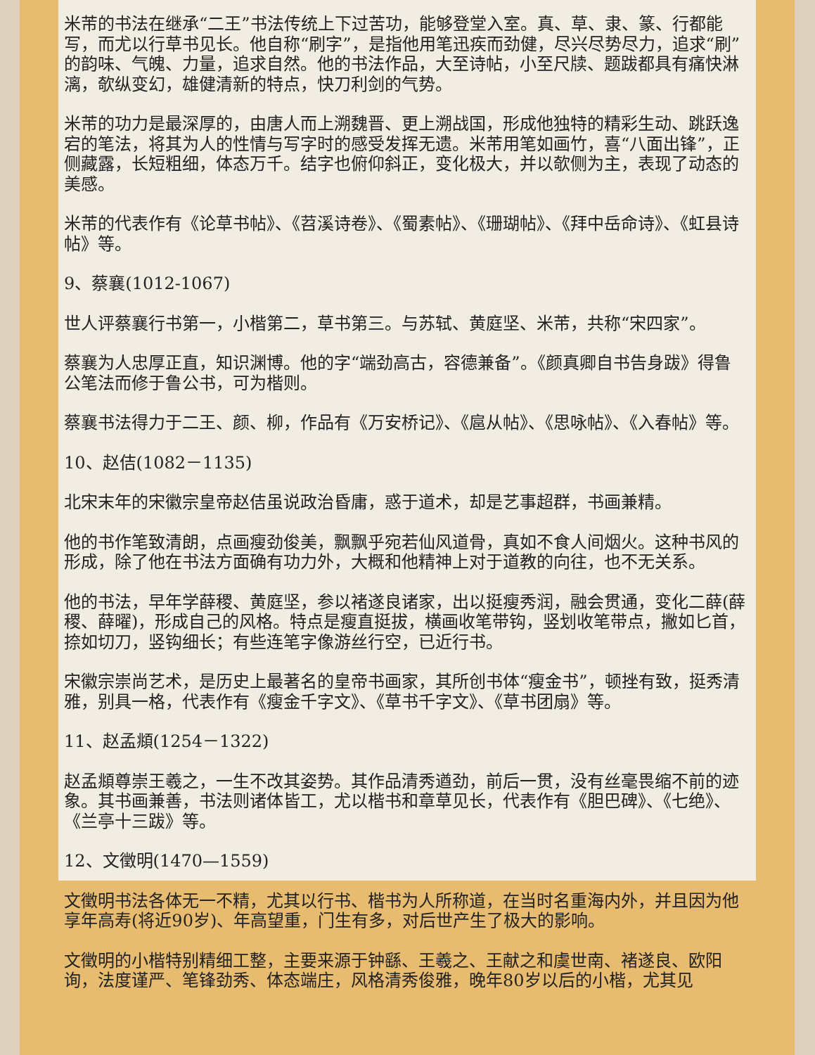米芾的书法在继承“二王”书法传统上下过苦功，能够登堂入室。真、草、隶、篆、行都能写，而尤以行草书见长。他自称“刷字”，是指他用笔迅疾而劲健，尽兴尽势尽力，追求“刷”的韵味、气魄、力量，追求自然。他的书法作品，大至诗帖，小至尺牍、题跋都具有痛快淋漓，欹纵变幻，雄健清新的特点，快刀利剑的气势。
米芾的功力是最深厚的，由唐人而上溯魏晋、更上溯战国，形成他独特的精彩生动、跳跃逸宕的笔法，将其为人的性情与写字时的感受发挥无遗。米芾用笔如画竹，喜“八面出锋”，正侧藏露，长短粗细，体态万千。结字也俯仰斜正，变化极大，并以欹侧为主，表现了动态的美感。
米芾的代表作有《论草书帖》、《苕溪诗卷》、《蜀素帖》、《珊瑚帖》、《拜中岳命诗》、《虹县诗帖》等。
9、蔡襄(1012-1067)
世人评蔡襄行书第一，小楷第二，草书第三。与苏轼、黄庭坚、米芾，共称“宋四家”。
蔡襄为人忠厚正直，知识渊博。他的字“端劲高古，容德兼备”。《颜真卿自书告身跋》得鲁公笔法而修于鲁公书，可为楷则。
蔡襄书法得力于二王、颜、柳，作品有《万安桥记》、《扈从帖》、《思咏帖》、《入春帖》等。
10、赵佶(1082－1135)
北宋末年的宋徽宗皇帝赵佶虽说政治昏庸，惑于道术，却是艺事超群，书画兼精。
他的书作笔致清朗，点画瘦劲俊美，飘飘乎宛若仙风道骨，真如不食人间烟火。这种书风的形成，除了他在书法方面确有功力外，大概和他精神上对于道教的向往，也不无关系。
他的书法，早年学薛稷、黄庭坚，参以褚遂良诸家，出以挺瘦秀润，融会贯通，变化二薛(薛稷、薛曜)，形成自己的风格。特点是瘦直挺拔，横画收笔带钩，竖划收笔带点，撇如匕首，捺如切刀，竖钩细长；有些连笔字像游丝行空，已近行书。
宋徽宗崇尚艺术，是历史上最著名的皇帝书画家，其所创书体“瘦金书”，顿挫有致，挺秀清雅，别具一格，代表作有《瘦金千字文》、《草书千字文》、《草书团扇》等。
11、赵孟頫(1254－1322)
赵孟頫尊崇王羲之，一生不改其姿势。其作品清秀遒劲，前后一贯，没有丝毫畏缩不前的迹象。其书画兼善，书法则诸体皆工，尤以楷书和章草见长，代表作有《胆巴碑》、《七绝》、《兰亭十三跋》等。
12、文徵明(1470—1559)
文徵明书法各体无一不精，尤其以行书、楷书为人所称道，在当时名重海内外，并且因为他享年高寿(将近90岁)、年高望重，门生有多，对后世产生了极大的影响。
文徵明的小楷特别精细工整，主要来源于钟繇、王羲之、王献之和虞世南、褚遂良、欧阳询，法度谨严、笔锋劲秀、体态端庄，风格清秀俊雅，晚年80岁以后的小楷，尤其见